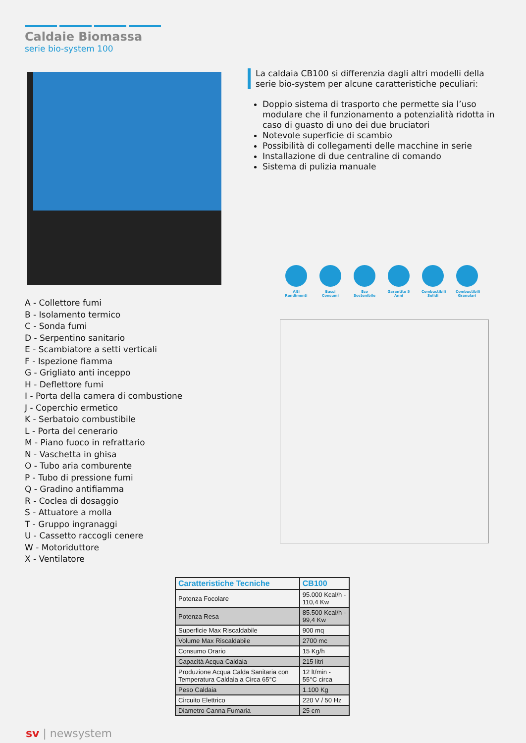Caldaie Biomassa
serie bio-system 100
La caldaia CB100 si differenzia dagli altri modelli della serie bio-system per alcune caratteristiche peculiari:
Doppio sistema di trasporto che permette sia l’uso modulare che il funzionamento a potenzialità ridotta in caso di guasto di uno dei due bruciatori
Notevole superficie di scambio
Possibilità di collegamenti delle macchine in serie
Installazione di due centraline di comando
Sistema di pulizia manuale
Alti Rendimenti
Bassi Consumi
Eco Sostenibile
Garantito 5 Anni
Combustibili Solidi
Combustibili Granulari
A - Collettore fumi
B - Isolamento termico
C - Sonda fumi
D - Serpentino sanitario
E - Scambiatore a setti verticali
F - Ispezione fiamma
G - Grigliato anti inceppo
H - Deflettore fumi
I - Porta della camera di combustione
J - Coperchio ermetico
K - Serbatoio combustibile
L - Porta del cenerario
M - Piano fuoco in refrattario
N - Vaschetta in ghisa
O - Tubo aria comburente
P - Tubo di pressione fumi
Q - Gradino antifiamma
R - Coclea di dosaggio
S - Attuatore a molla
T - Gruppo ingranaggi
U - Cassetto raccogli cenere
W - Motoriduttore
X - Ventilatore
| Caratteristiche Tecniche | CB100 |
| --- | --- |
| Potenza Focolare | 95.000 Kcal/h - 110,4 Kw |
| Potenza Resa | 85.500 Kcal/h - 99,4 Kw |
| Superficie Max Riscaldabile | 900 mq |
| Volume Max Riscaldabile | 2700 mc |
| Consumo Orario | 15 Kg/h |
| Capacità Acqua Caldaia | 215 litri |
| Produzione Acqua Calda Sanitaria con Temperatura Caldaia a Circa 65°C | 12 lt/min - 55°C circa |
| Peso Caldaia | 1.100 Kg |
| Circuito Elettrico | 220 V / 50 Hz |
| Diametro Canna Fumaria | 25 cm |
sv | newsystem